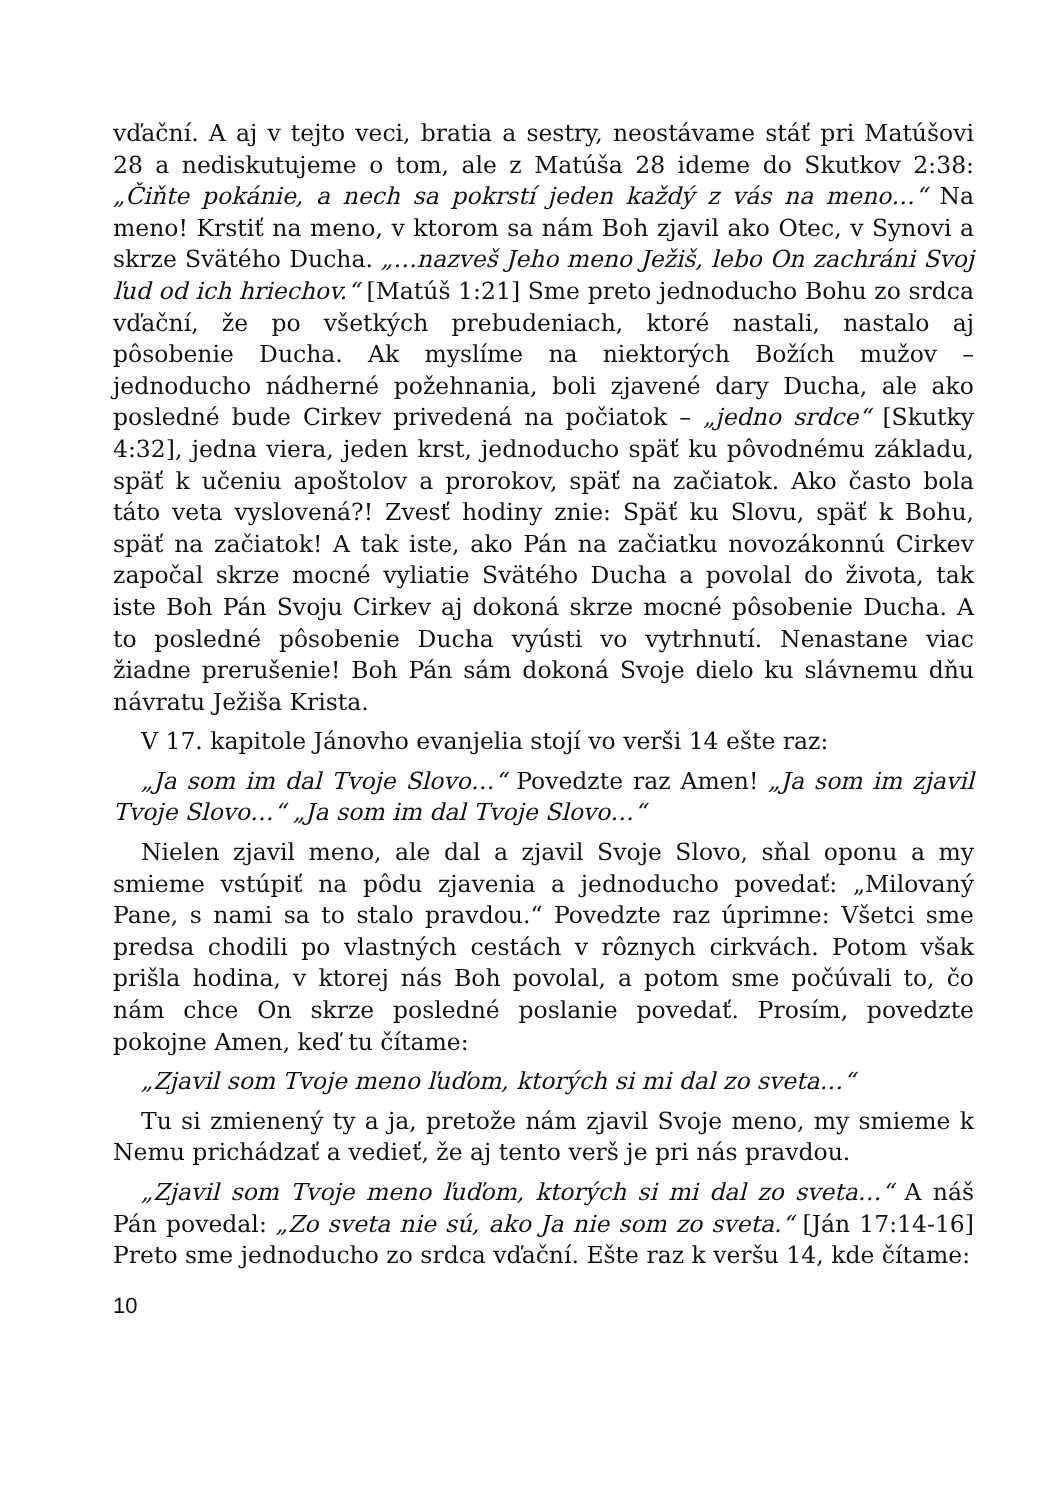vďační. A aj v tejto veci, bratia a sestry, neostávame stáť pri Matúšovi 28 a nediskutujeme o tom, ale z Matúša 28 ideme do Skutkov 2:38: „Čiňte pokánie, a nech sa pokrstí jeden každý z vás na meno…“ Na meno! Krstiť na meno, v ktorom sa nám Boh zjavil ako Otec, v Synovi a skrze Svätého Ducha. „…nazveš Jeho meno Ježiš, lebo On zachráni Svoj ľud od ich hriechov.“ [Matúš 1:21] Sme preto jednoducho Bohu zo srdca vďační, že po všetkých prebudeniach, ktoré nastali, nastalo aj pôsobenie Ducha. Ak myslíme na niektorých Božích mužov – jednoducho nádherné požehnania, boli zjavené dary Ducha, ale ako posledné bude Cirkev privedená na počiatok – „jedno srdce“ [Skutky 4:32], jedna viera, jeden krst, jednoducho späť ku pôvodnému základu, späť k učeniu apoštolov a prorokov, späť na začiatok. Ako často bola táto veta vyslovená?! Zvesť hodiny znie: Späť ku Slovu, späť k Bohu, späť na začiatok! A tak iste, ako Pán na začiatku novozákonnú Cirkev započal skrze mocné vyliatie Svätého Ducha a povolal do života, tak iste Boh Pán Svoju Cirkev aj dokoná skrze mocné pôsobenie Ducha. A to posledné pôsobenie Ducha vyústi vo vytrhnutí. Nenastane viac žiadne prerušenie! Boh Pán sám dokoná Svoje dielo ku slávnemu dňu návratu Ježiša Krista.
V 17. kapitole Jánovho evanjelia stojí vo verši 14 ešte raz:
„Ja som im dal Tvoje Slovo…“ Povedzte raz Amen! „Ja som im zjavil Tvoje Slovo…“ „Ja som im dal Tvoje Slovo…“
Nielen zjavil meno, ale dal a zjavil Svoje Slovo, sňal oponu a my smieme vstúpiť na pôdu zjavenia a jednoducho povedať: „Milovaný Pane, s nami sa to stalo pravdou.“ Povedzte raz úprimne: Všetci sme predsa chodili po vlastných cestách v rôznych cirkvách. Potom však prišla hodina, v ktorej nás Boh povolal, a potom sme počúvali to, čo nám chce On skrze posledné poslanie povedať. Prosím, povedzte pokojne Amen, keď tu čítame:
„Zjavil som Tvoje meno ľuďom, ktorých si mi dal zo sveta…“
Tu si zmienený ty a ja, pretože nám zjavil Svoje meno, my smieme k Nemu prichádzať a vedieť, že aj tento verš je pri nás pravdou.
„Zjavil som Tvoje meno ľuďom, ktorých si mi dal zo sveta…“ A náš Pán povedal: „Zo sveta nie sú, ako Ja nie som zo sveta.“ [Ján 17:14-16] Preto sme jednoducho zo srdca vďační. Ešte raz k veršu 14, kde čítame:
10